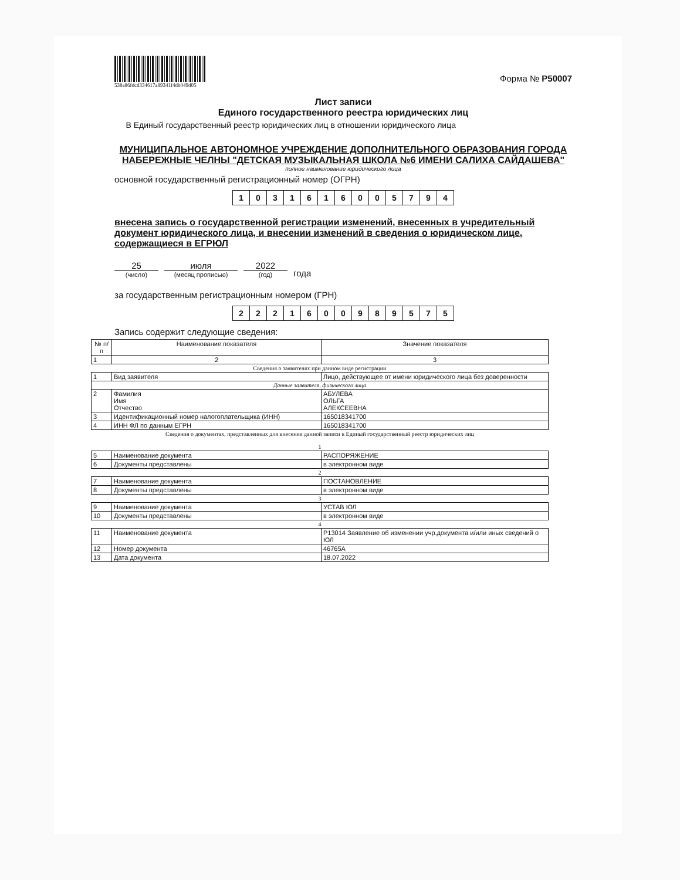538a86fdcd334617a89341f4db049d05
Форма № Р50007
Лист записи
Единого государственного реестра юридических лиц
В Единый государственный реестр юридических лиц в отношении юридического лица
МУНИЦИПАЛЬНОЕ АВТОНОМНОЕ УЧРЕЖДЕНИЕ ДОПОЛНИТЕЛЬНОГО ОБРАЗОВАНИЯ ГОРОДА НАБЕРЕЖНЫЕ ЧЕЛНЫ "ДЕТСКАЯ МУЗЫКАЛЬНАЯ ШКОЛА №6 ИМЕНИ САЛИХА САЙДАШЕВА"
полное наименование юридического лица
основной государственный регистрационный номер (ОГРН)
| 1 | 0 | 3 | 1 | 6 | 1 | 6 | 0 | 0 | 5 | 7 | 9 | 4 |
внесена запись о государственной регистрации изменений, внесенных в учредительный документ юридического лица, и внесении изменений в сведения о юридическом лице, содержащиеся в ЕГРЮЛ
25
(число)
июля
(месяц прописью)
2022
(год)
года
за государственным регистрационным номером (ГРН)
| 2 | 2 | 2 | 1 | 6 | 0 | 0 | 9 | 8 | 9 | 5 | 7 | 5 |
Запись содержит следующие сведения:
| № п/п | Наименование показателя | Значение показателя |
| --- | --- | --- |
| 1 | 2 | 3 |
| Сведения о заявителях при данном виде регистрации | | |
| 1 | Вид заявителя | Лицо, действующее от имени юридического лица без доверенности |
| Данные заявителя, физического лица | | |
| 2 | Фамилия Имя Отчество | АБУЛЕВА ОЛЬГА АЛЕКСЕЕВНА |
| 3 | Идентификационный номер налогоплательщика (ИНН) | 165018341700 |
| 4 | ИНН ФЛ по данным ЕГРН | 165018341700 |
| Сведения о документах, представленных для внесения данной записи в Единый государственный реестр юридических лиц 1 | | |
| 5 | Наименование документа | РАСПОРЯЖЕНИЕ |
| 6 | Документы представлены | в электронном виде |
| 2 | | |
| 7 | Наименование документа | ПОСТАНОВЛЕНИЕ |
| 8 | Документы представлены | в электронном виде |
| 3 | | |
| 9 | Наименование документа | УСТАВ ЮЛ |
| 10 | Документы представлены | в электронном виде |
| 4 | | |
| 11 | Наименование документа | Р13014 Заявление об изменении учр.документа и/или иных сведений о ЮЛ |
| 12 | Номер документа | 46765А |
| 13 | Дата документа | 18.07.2022 |